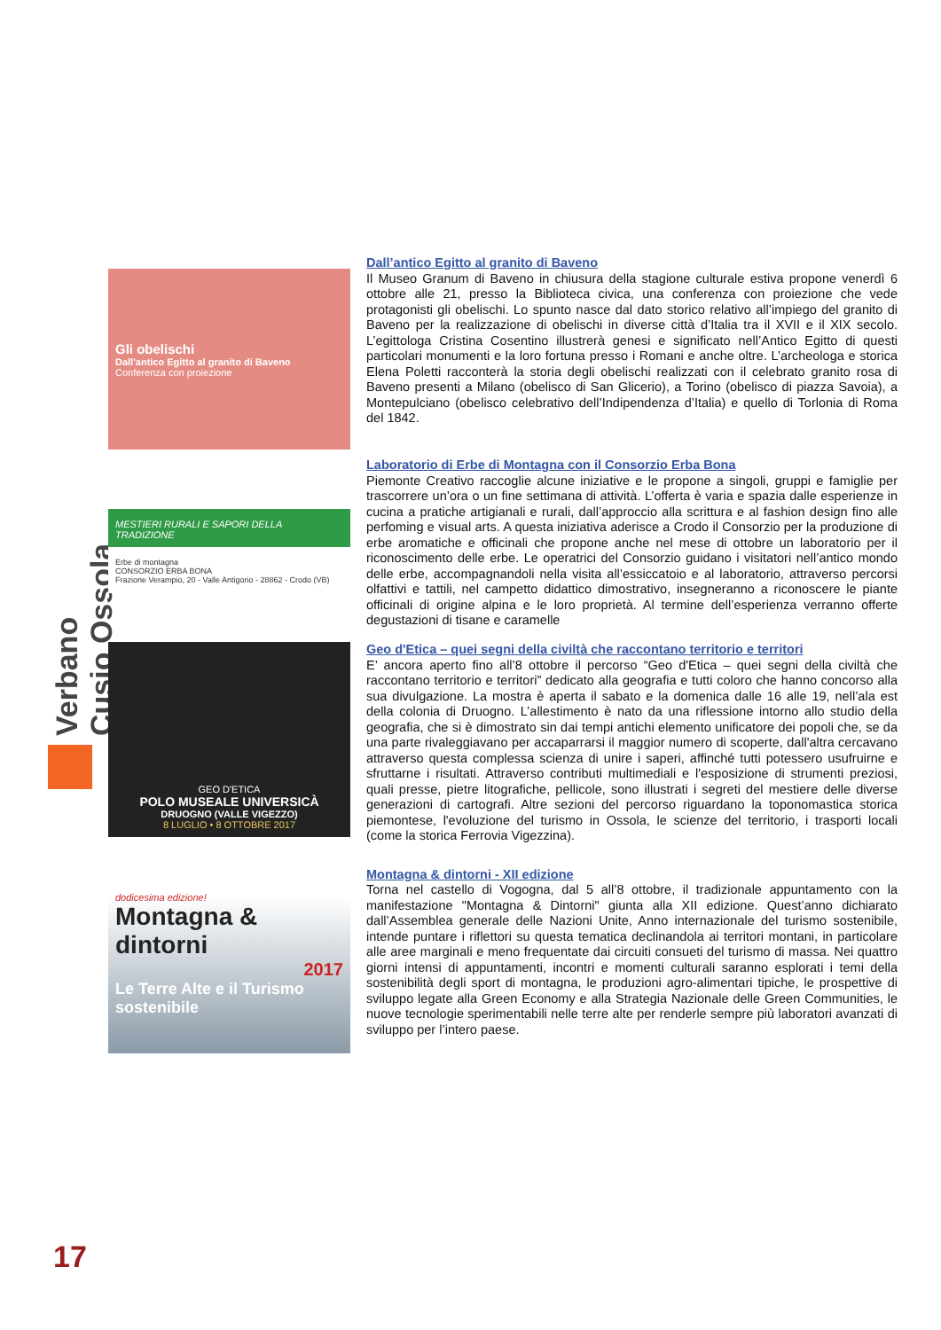Verbano Cusio Ossola
Gli obelischi
Dall'antico Egitto al granito di Baveno
Conferenza con proiezione
Dall’antico Egitto al granito di Baveno
Il Museo Granum di Baveno in chiusura della stagione culturale estiva propone venerdì 6 ottobre alle 21, presso la Biblioteca civica, una conferenza con proiezione che vede protagonisti gli obelischi. Lo spunto nasce dal dato storico relativo all’impiego del granito di Baveno per la realizzazione di obelischi in diverse città d’Italia tra il XVII e il XIX secolo. L’egittologa Cristina Cosentino illustrerà genesi e significato nell’Antico Egitto di questi particolari monumenti e la loro fortuna presso i Romani e anche oltre. L’archeologa e storica Elena Poletti racconterà la storia degli obelischi realizzati con il celebrato granito rosa di Baveno presenti a Milano (obelisco di San Glicerio), a Torino (obelisco di piazza Savoia), a Montepulciano (obelisco celebrativo dell’Indipendenza d’Italia) e quello di Torlonia di Roma del 1842.
MESTIERI RURALI E SAPORI DELLA TRADIZIONE
Erbe di montagna
CONSORZIO ERBA BONA
Frazione Verampio, 20 - Valle Antigorio - 28862 - Crodo (VB)
Laboratorio di Erbe di Montagna con il Consorzio Erba Bona
Piemonte Creativo raccoglie alcune iniziative e le propone a singoli, gruppi e famiglie per trascorrere un’ora o un fine settimana di attività. L’offerta è varia e spazia dalle esperienze in cucina a pratiche artigianali e rurali, dall’approccio alla scrittura e al fashion design fino alle perfoming e visual arts. A questa iniziativa aderisce a Crodo il Consorzio per la produzione di erbe aromatiche e officinali che propone anche nel mese di ottobre un laboratorio per il riconoscimento delle erbe. Le operatrici del Consorzio guidano i visitatori nell’antico mondo delle erbe, accompagnandoli nella visita all’essiccatoio e al laboratorio, attraverso percorsi olfattivi e tattili, nel campetto didattico dimostrativo, insegneranno a riconoscere le piante officinali di origine alpina e le loro proprietà. Al termine dell’esperienza verranno offerte degustazioni di tisane e caramelle
GEO D'ETICA
POLO MUSEALE UNIVERSICÀ
DRUOGNO (VALLE VIGEZZO)
8 LUGLIO • 8 OTTOBRE 2017
Geo d'Etica – quei segni della civiltà che raccontano territorio e territori
E’ ancora aperto fino all’8 ottobre il percorso “Geo d'Etica – quei segni della civiltà che raccontano territorio e territori” dedicato alla geografia e tutti coloro che hanno concorso alla sua divulgazione. La mostra è aperta il sabato e la domenica dalle 16 alle 19, nell’ala est della colonia di Druogno. L’allestimento è nato da una riflessione intorno allo studio della geografia, che si è dimostrato sin dai tempi antichi elemento unificatore dei popoli che, se da una parte rivaleggiavano per accaparrarsi il maggior numero di scoperte, dall'altra cercavano attraverso questa complessa scienza di unire i saperi, affinché tutti potessero usufruirne e sfruttarne i risultati. Attraverso contributi multimediali e l'esposizione di strumenti preziosi, quali presse, pietre litografiche, pellicole, sono illustrati i segreti del mestiere delle diverse generazioni di cartografi. Altre sezioni del percorso riguardano la toponomastica storica piemontese, l'evoluzione del turismo in Ossola, le scienze del territorio, i trasporti locali (come la storica Ferrovia Vigezzina).
dodicesima edizione!
Montagna & dintorni
2017
Le Terre Alte e il Turismo sostenibile
Montagna & dintorni - XII edizione
Torna nel castello di Vogogna, dal 5 all’8 ottobre, il tradizionale appuntamento con la manifestazione "Montagna & Dintorni" giunta alla XII edizione. Quest’anno dichiarato dall’Assemblea generale delle Nazioni Unite, Anno internazionale del turismo sostenibile, intende puntare i riflettori su questa tematica declinandola ai territori montani, in particolare alle aree marginali e meno frequentate dai circuiti consueti del turismo di massa. Nei quattro giorni intensi di appuntamenti, incontri e momenti culturali saranno esplorati i temi della sostenibilità degli sport di montagna, le produzioni agro-alimentari tipiche, le prospettive di sviluppo legate alla Green Economy e alla Strategia Nazionale delle Green Communities, le nuove tecnologie sperimentabili nelle terre alte per renderle sempre più laboratori avanzati di sviluppo per l’intero paese.
17